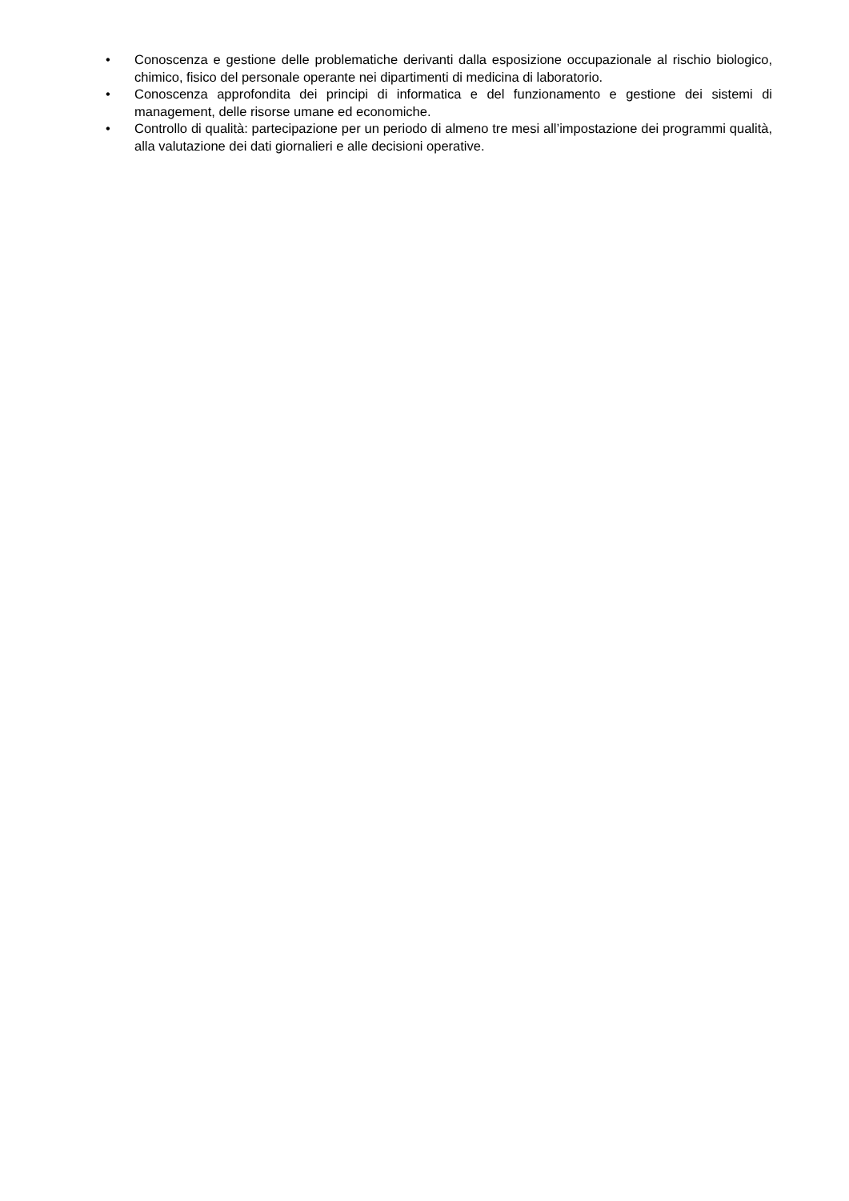• Conoscenza e gestione delle problematiche derivanti dalla esposizione occupazionale al rischio biologico, chimico, fisico del personale operante nei dipartimenti di medicina di laboratorio.
• Conoscenza approfondita dei principi di informatica e del funzionamento e gestione dei sistemi di management, delle risorse umane ed economiche.
• Controllo di qualità: partecipazione per un periodo di almeno tre mesi all’impostazione dei programmi qualità, alla valutazione dei dati giornalieri e alle decisioni operative.